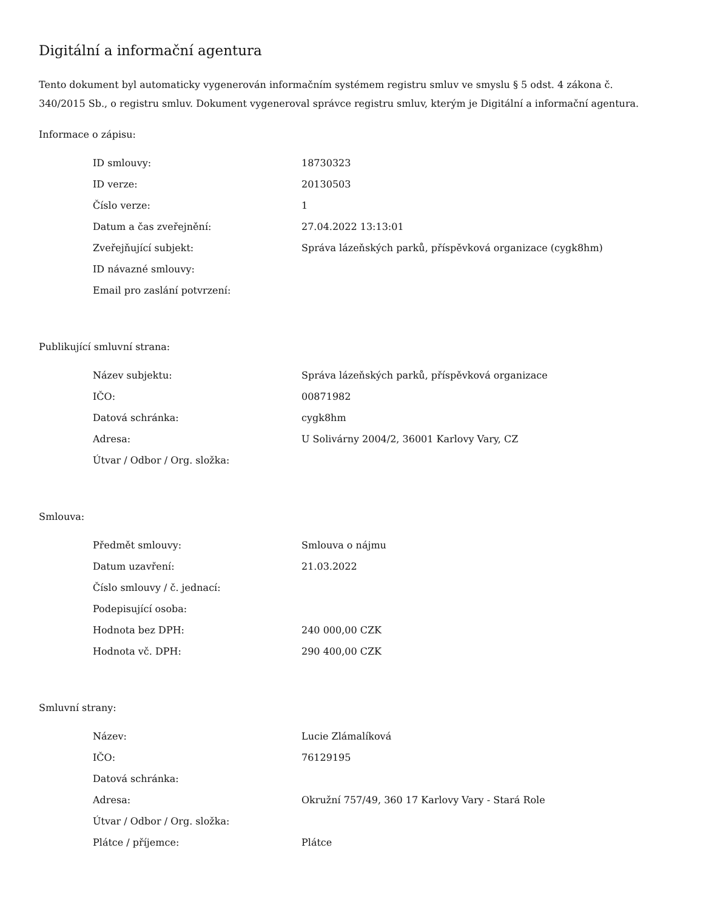Digitální a informační agentura
Tento dokument byl automaticky vygenerován informačním systémem registru smluv ve smyslu § 5 odst. 4 zákona č. 340/2015 Sb., o registru smluv. Dokument vygeneroval správce registru smluv, kterým je Digitální a informační agentura.
Informace o zápisu:
| ID smlouvy: | 18730323 |
| ID verze: | 20130503 |
| Číslo verze: | 1 |
| Datum a čas zveřejnění: | 27.04.2022 13:13:01 |
| Zveřejňující subjekt: | Správa lázeňských parků, příspěvková organizace (cygk8hm) |
| ID návazné smlouvy: | |
| Email pro zaslání potvrzení: | |
Publikující smluvní strana:
| Název subjektu: | Správa lázeňských parků, příspěvková organizace |
| IČO: | 00871982 |
| Datová schránka: | cygk8hm |
| Adresa: | U Solivárny 2004/2, 36001 Karlovy Vary, CZ |
| Útvar / Odbor / Org. složka: | |
Smlouva:
| Předmět smlouvy: | Smlouva o nájmu |
| Datum uzavření: | 21.03.2022 |
| Číslo smlouvy / č. jednací: | |
| Podepisující osoba: | |
| Hodnota bez DPH: | 240 000,00 CZK |
| Hodnota vč. DPH: | 290 400,00 CZK |
Smluvní strany:
| Název: | Lucie Zlámalíková |
| IČO: | 76129195 |
| Datová schránka: | |
| Adresa: | Okružní 757/49, 360 17 Karlovy Vary - Stará Role |
| Útvar / Odbor / Org. složka: | |
| Plátce / příjemce: | Plátce |